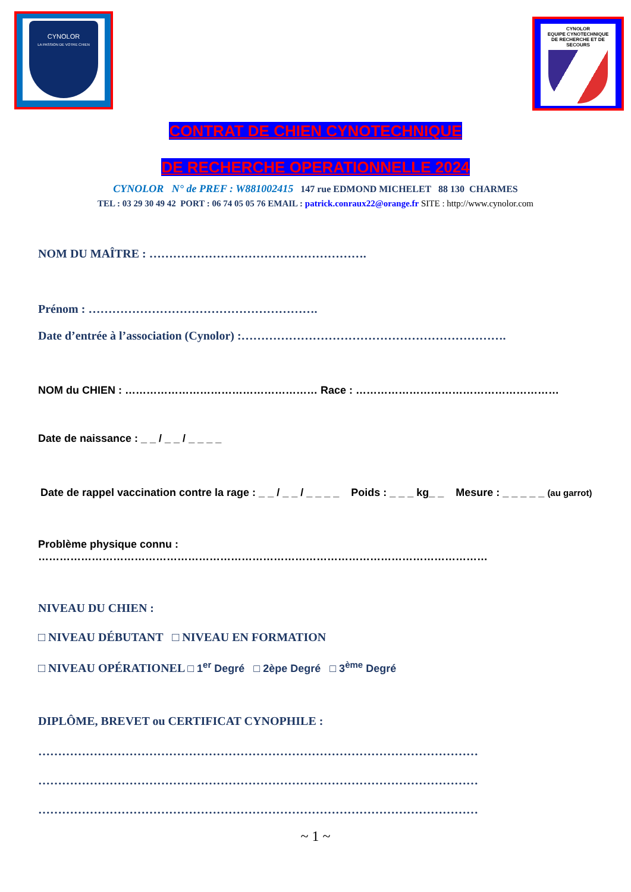CYNOLOR
LA PASSION DE VOTRE CHIEN
CYNOLOR
EQUIPE CYNOTECHNIQUE
DE RECHERCHE ET DE SECOURS
CONTRAT DE CHIEN CYNOTECHNIQUE
DE RECHERCHE OPERATIONNELLE 2024
CYNOLOR N° de PREF : W881002415 147 rue EDMOND MICHELET 88 130 CHARMES
TEL : 03 29 30 49 42 PORT : 06 74 05 05 76 EMAIL : patrick.conraux22@orange.fr SITE : http://www.cynolor.com
NOM DU MAÎTRE : ……………………………………………….
Prénom : ………………………………………………….
Date d’entrée à l’association (Cynolor) :………………………………………………………….
NOM du CHIEN : ……………………………………………… Race : …………………………………………………
Date de naissance : _ _ / _ _ / _ _ _ _
Date de rappel vaccination contre la rage : _ _ / _ _ / _ _ _ _ Poids : _ _ _ kg_ _ Mesure : _ _ _ _ _ (au garrot)
Problème physique connu : ………………………………………………………………………………………………………………
NIVEAU DU CHIEN :
□ NIVEAU DÉBUTANT □ NIVEAU EN FORMATION
□ NIVEAU OPÉRATIONEL □ 1<sup>er</sup> Degré □ 2èpe Degré □ 3<sup>ème</sup> Degré
DIPLÔME, BREVET ou CERTIFICAT CYNOPHILE :
…………………………………………………………………………………………………
…………………………………………………………………………………………………
…………………………………………………………………………………………………
~ 1 ~